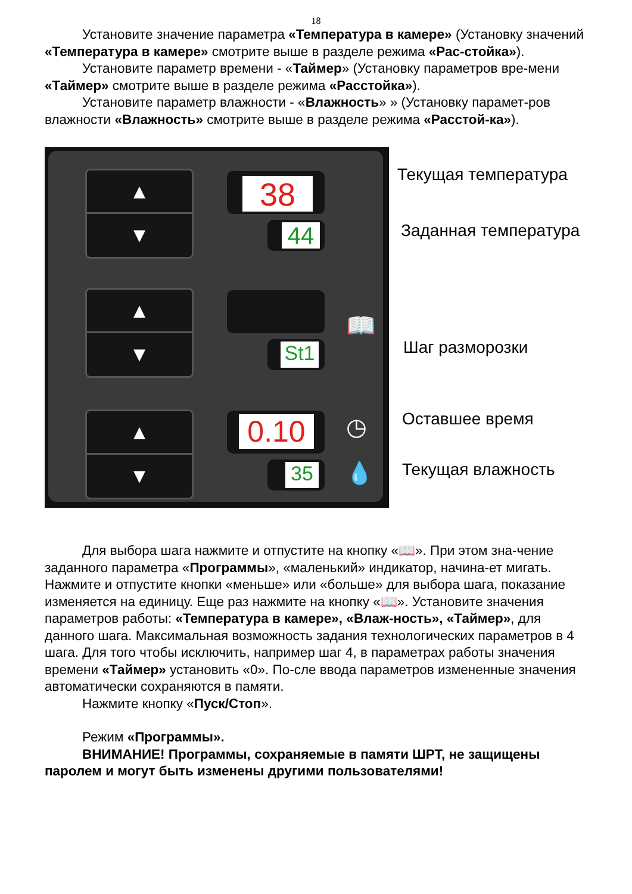18
Установите значение параметра «Температура в камере» (Установку значений «Температура в камере» смотрите выше в разделе режима «Рас-стойка»).
Установите параметр времени - «Таймер» (Установку параметров вре-мени «Таймер» смотрите выше в разделе режима «Расстойка»).
Установите параметр влажности - «Влажность» » (Установку парамет-ров влажности «Влажность» смотрите выше в разделе режима «Расстой-ка»).
▲
▼
▲
▼
▲
▼
38
44
St1
0.10
35
📖
◷
💧
Текущая температура
Заданная температура
Шаг разморозки
Оставшее время
Текущая влажность
Для выбора шага нажмите и отпустите на кнопку «📖». При этом зна-чение заданного параметра «Программы», «маленький» индикатор, начина-ет мигать. Нажмите и отпустите кнопки «меньше» или «больше» для выбора шага, показание изменяется на единицу. Еще раз нажмите на кнопку «📖». Установите значения параметров работы: «Температура в камере», «Влаж-ность», «Таймер», для данного шага. Максимальная возможность задания технологических параметров в 4 шага. Для того чтобы исключить, например шаг 4, в параметрах работы значения времени «Таймер» установить «0». По-сле ввода параметров измененные значения автоматически сохраняются в памяти.
Нажмите кнопку «Пуск/Стоп».
Режим «Программы».
ВНИМАНИЕ! Программы, сохраняемые в памяти ШРТ, не защищены паролем и могут быть изменены другими пользователями!